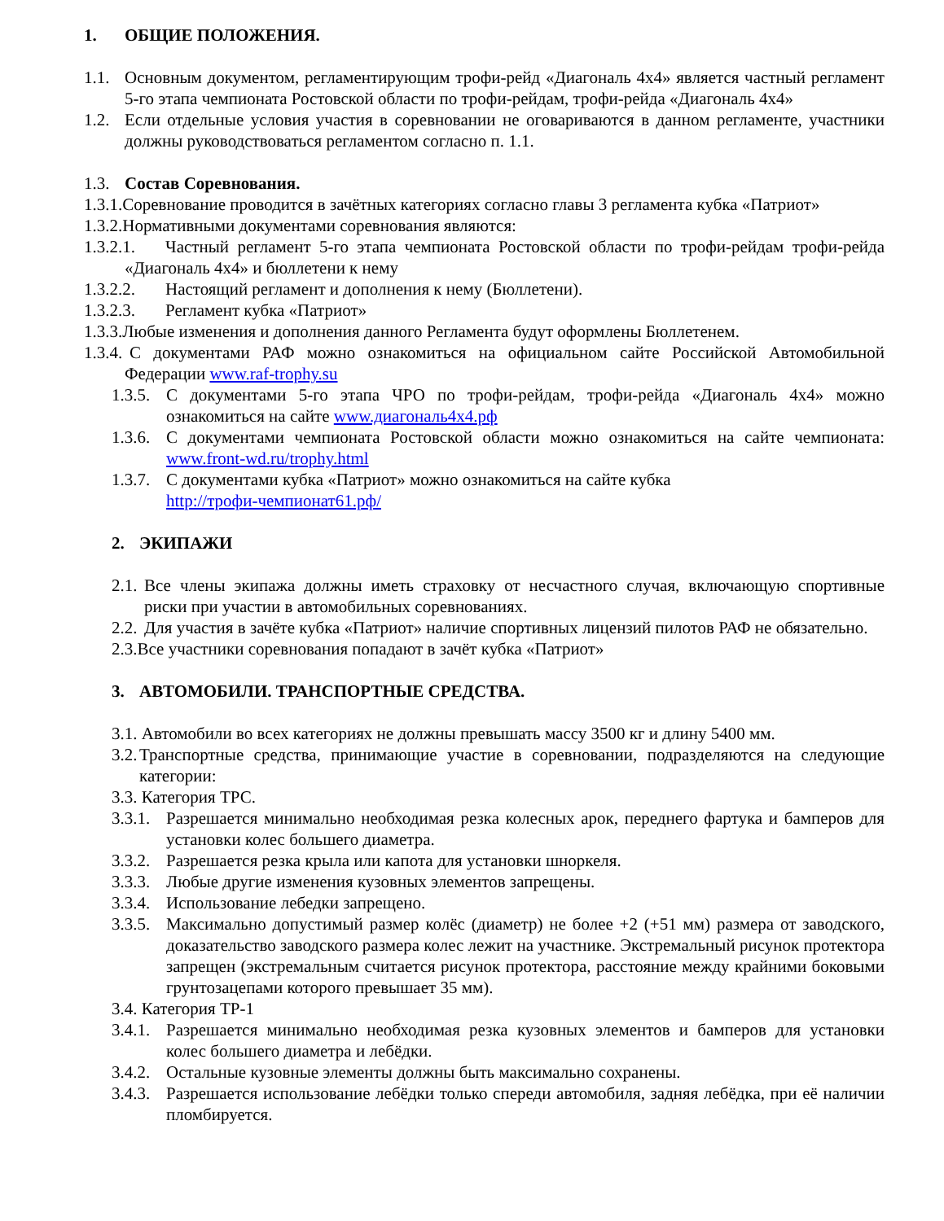1. ОБЩИЕ ПОЛОЖЕНИЯ.
1.1. Основным документом, регламентирующим трофи-рейд «Диагональ 4x4» является частный регламент 5-го этапа чемпионата Ростовской области по трофи-рейдам, трофи-рейда «Диагональ 4x4»
1.2. Если отдельные условия участия в соревновании не оговариваются в данном регламенте, участники должны руководствоваться регламентом согласно п. 1.1.
1.3. Состав Соревнования.
1.3.1.Соревнование проводится в зачётных категориях согласно главы 3 регламента кубка «Патриот»
1.3.2.Нормативными документами соревнования являются:
1.3.2.1. Частный регламент 5-го этапа чемпионата Ростовской области по трофи-рейдам трофи-рейда «Диагональ 4x4» и бюллетени к нему
1.3.2.2. Настоящий регламент и дополнения к нему (Бюллетени).
1.3.2.3. Регламент кубка «Патриот»
1.3.3.Любые изменения и дополнения данного Регламента будут оформлены Бюллетенем.
1.3.4. С документами РАФ можно ознакомиться на официальном сайте Российской Автомобильной Федерации www.raf-trophy.su
1.3.5. С документами 5-го этапа ЧРО по трофи-рейдам, трофи-рейда «Диагональ 4x4» можно ознакомиться на сайте www.диагональ4x4.рф
1.3.6. С документами чемпионата Ростовской области можно ознакомиться на сайте чемпионата: www.front-wd.ru/trophy.html
1.3.7. С документами кубка «Патриот» можно ознакомиться на сайте кубка
http://трофи-чемпионат61.рф/
2. ЭКИПАЖИ
2.1. Все члены экипажа должны иметь страховку от несчастного случая, включающую спортивные риски при участии в автомобильных соревнованиях.
2.2. Для участия в зачёте кубка «Патриот» наличие спортивных лицензий пилотов РАФ не обязательно.
2.3.Все участники соревнования попадают в зачёт кубка «Патриот»
3. АВТОМОБИЛИ. ТРАНСПОРТНЫЕ СРЕДСТВА.
3.1. Автомобили во всех категориях не должны превышать массу 3500 кг и длину 5400 мм.
3.2. Транспортные средства, принимающие участие в соревновании, подразделяются на следующие категории:
3.3. Категория ТРС.
3.3.1. Разрешается минимально необходимая резка колесных арок, переднего фартука и бамперов для установки колес большего диаметра.
3.3.2. Разрешается резка крыла или капота для установки шноркеля.
3.3.3. Любые другие изменения кузовных элементов запрещены.
3.3.4. Использование лебедки запрещено.
3.3.5. Максимально допустимый размер колёс (диаметр) не более +2 (+51 мм) размера от заводского, доказательство заводского размера колес лежит на участнике. Экстремальный рисунок протектора запрещен (экстремальным считается рисунок протектора, расстояние между крайними боковыми грунтозацепами которого превышает 35 мм).
3.4. Категория ТР-1
3.4.1. Разрешается минимально необходимая резка кузовных элементов и бамперов для установки колес большего диаметра и лебёдки.
3.4.2. Остальные кузовные элементы должны быть максимально сохранены.
3.4.3. Разрешается использование лебёдки только спереди автомобиля, задняя лебёдка, при её наличии пломбируется.